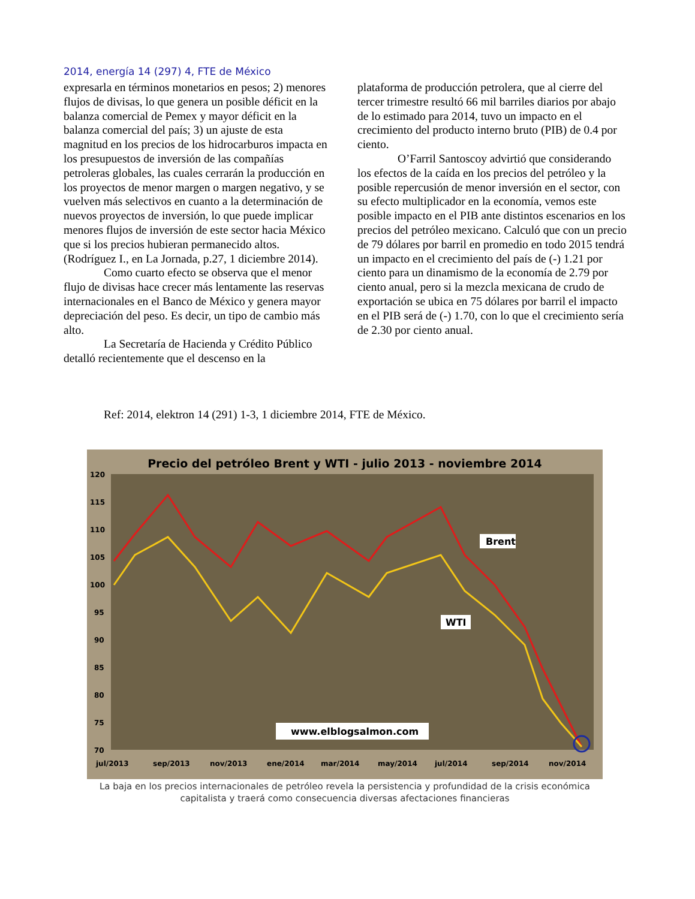2014, energía 14 (297) 4, FTE de México
expresarla en términos monetarios en pesos; 2) menores flujos de divisas, lo que genera un posible déficit en la balanza comercial de Pemex y mayor déficit en la balanza comercial del país; 3) un ajuste de esta magnitud en los precios de los hidrocarburos impacta en los presupuestos de inversión de las compañías petroleras globales, las cuales cerrarán la producción en los proyectos de menor margen o margen negativo, y se vuelven más selectivos en cuanto a la determinación de nuevos proyectos de inversión, lo que puede implicar menores flujos de inversión de este sector hacia México que si los precios hubieran permanecido altos. (Rodríguez I., en La Jornada, p.27, 1 diciembre 2014).
Como cuarto efecto se observa que el menor flujo de divisas hace crecer más lentamente las reservas internacionales en el Banco de México y genera mayor depreciación del peso. Es decir, un tipo de cambio más alto.
La Secretaría de Hacienda y Crédito Público detalló recientemente que el descenso en la
plataforma de producción petrolera, que al cierre del tercer trimestre resultó 66 mil barriles diarios por abajo de lo estimado para 2014, tuvo un impacto en el crecimiento del producto interno bruto (PIB) de 0.4 por ciento.
O’Farril Santoscoy advirtió que considerando los efectos de la caída en los precios del petróleo y la posible repercusión de menor inversión en el sector, con su efecto multiplicador en la economía, vemos este posible impacto en el PIB ante distintos escenarios en los precios del petróleo mexicano. Calculó que con un precio de 79 dólares por barril en promedio en todo 2015 tendrá un impacto en el crecimiento del país de (-) 1.21 por ciento para un dinamismo de la economía de 2.79 por ciento anual, pero si la mezcla mexicana de crudo de exportación se ubica en 75 dólares por barril el impacto en el PIB será de (-) 1.70, con lo que el crecimiento sería de 2.30 por ciento anual.
Ref: 2014, elektron 14 (291) 1-3, 1 diciembre 2014, FTE de México.
Precio del petróleo Brent y WTI - julio 2013 - noviembre 2014
120
115
110
105
100
95
90
85
80
75
70
jul/2013
sep/2013
nov/2013
ene/2014
mar/2014
may/2014
jul/2014
sep/2014
nov/2014
Brent
WTI
www.elblogsalmon.com
La baja en los precios internacionales de petróleo revela la persistencia y profundidad de la crisis económica capitalista y traerá como consecuencia diversas afectaciones financieras